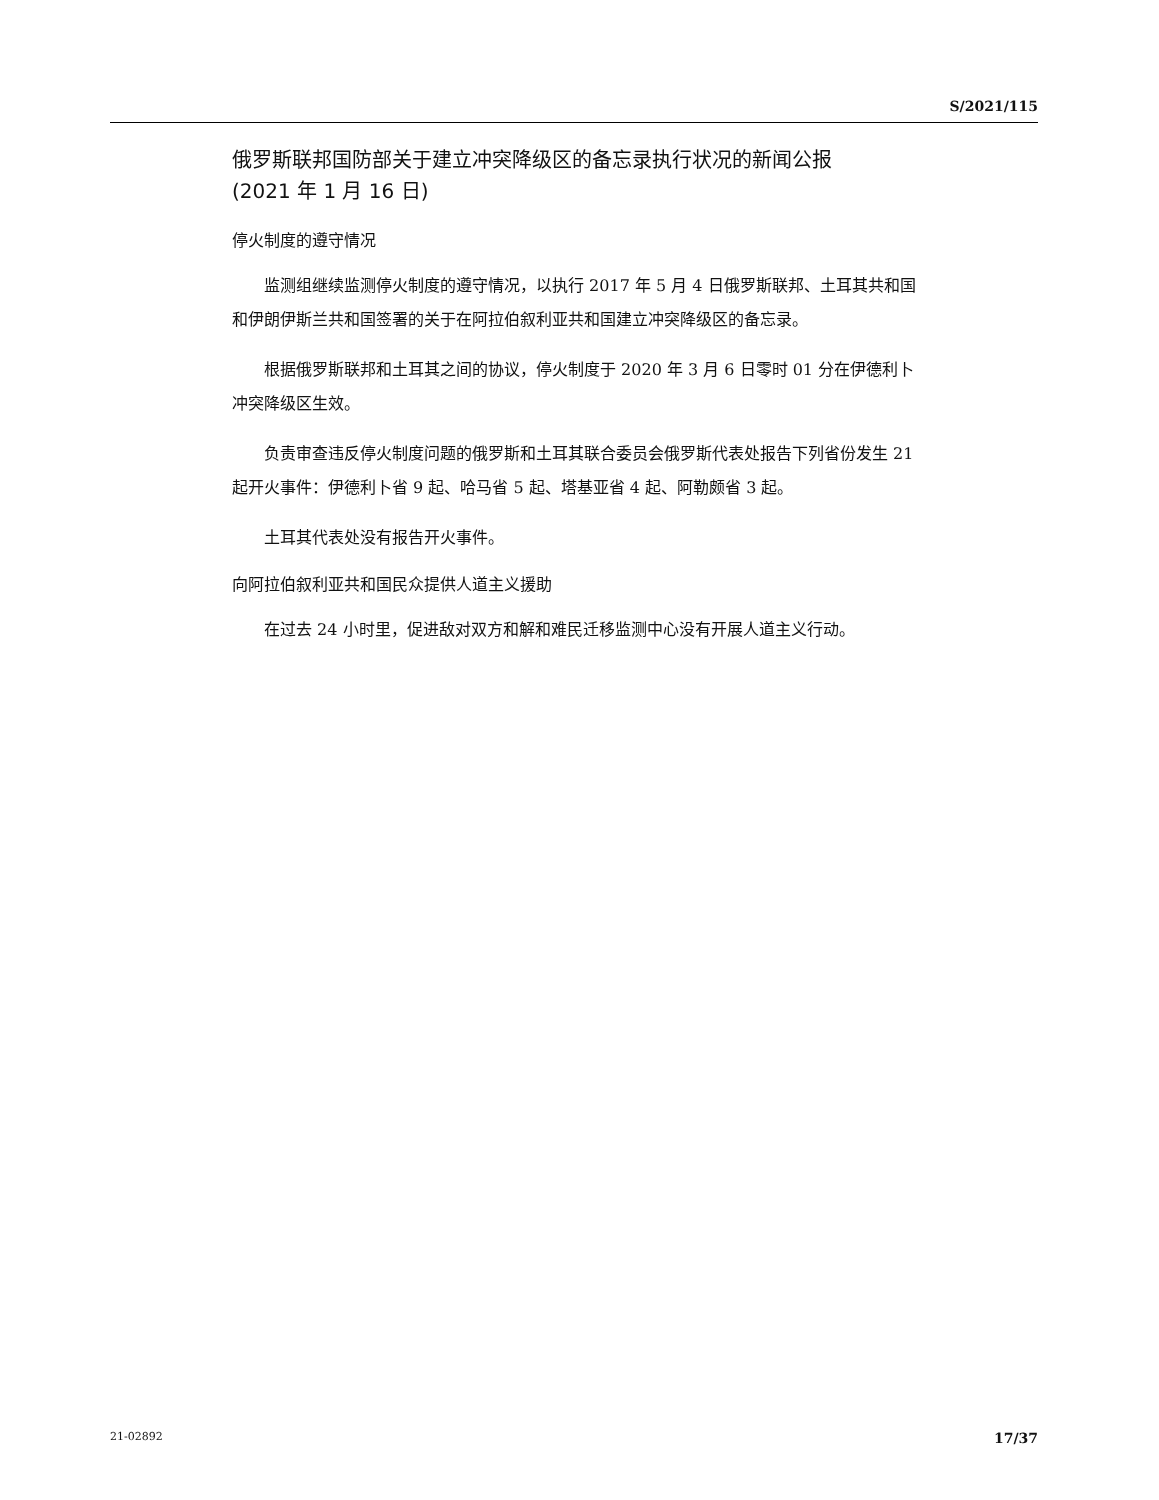S/2021/115
俄罗斯联邦国防部关于建立冲突降级区的备忘录执行状况的新闻公报
(2021 年 1 月 16 日)
停火制度的遵守情况
监测组继续监测停火制度的遵守情况，以执行 2017 年 5 月 4 日俄罗斯联邦、土耳其共和国和伊朗伊斯兰共和国签署的关于在阿拉伯叙利亚共和国建立冲突降级区的备忘录。
根据俄罗斯联邦和土耳其之间的协议，停火制度于 2020 年 3 月 6 日零时 01 分在伊德利卜冲突降级区生效。
负责审查违反停火制度问题的俄罗斯和土耳其联合委员会俄罗斯代表处报告下列省份发生 21 起开火事件：伊德利卜省 9 起、哈马省 5 起、塔基亚省 4 起、阿勒颇省 3 起。
土耳其代表处没有报告开火事件。
向阿拉伯叙利亚共和国民众提供人道主义援助
在过去 24 小时里，促进敌对双方和解和难民迁移监测中心没有开展人道主义行动。
21-02892 17/37